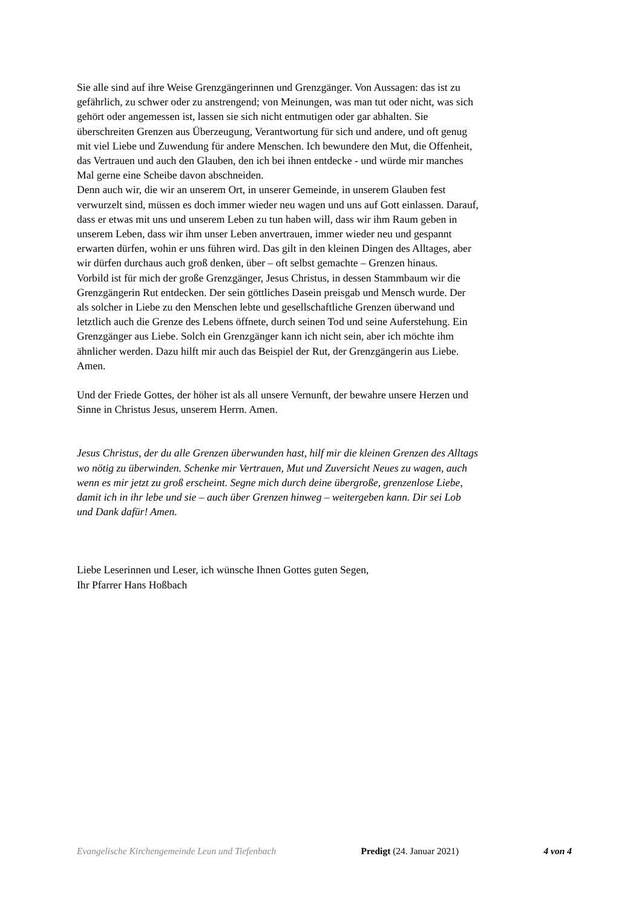Sie alle sind auf ihre Weise Grenzgängerinnen und Grenzgänger. Von Aussagen: das ist zu
gefährlich, zu schwer oder zu anstrengend; von Meinungen, was man tut oder nicht, was sich
gehört oder angemessen ist, lassen sie sich nicht entmutigen oder gar abhalten. Sie
überschreiten Grenzen aus Überzeugung, Verantwortung für sich und andere, und oft genug
mit viel Liebe und Zuwendung für andere Menschen. Ich bewundere den Mut, die Offenheit,
das Vertrauen und auch den Glauben, den ich bei ihnen entdecke - und würde mir manches
Mal gerne eine Scheibe davon abschneiden.
Denn auch wir, die wir an unserem Ort, in unserer Gemeinde, in unserem Glauben fest
verwurzelt sind, müssen es doch immer wieder neu wagen und uns auf Gott einlassen. Darauf,
dass er etwas mit uns und unserem Leben zu tun haben will, dass wir ihm Raum geben in
unserem Leben, dass wir ihm unser Leben anvertrauen, immer wieder neu und gespannt
erwarten dürfen, wohin er uns führen wird. Das gilt in den kleinen Dingen des Alltages, aber
wir dürfen durchaus auch groß denken, über – oft selbst gemachte – Grenzen hinaus.
Vorbild ist für mich der große Grenzgänger, Jesus Christus, in dessen Stammbaum wir die
Grenzgängerin Rut entdecken. Der sein göttliches Dasein preisgab und Mensch wurde. Der
als solcher in Liebe zu den Menschen lebte und gesellschaftliche Grenzen überwand und
letztlich auch die Grenze des Lebens öffnete, durch seinen Tod und seine Auferstehung. Ein
Grenzgänger aus Liebe. Solch ein Grenzgänger kann ich nicht sein, aber ich möchte ihm
ähnlicher werden. Dazu hilft mir auch das Beispiel der Rut, der Grenzgängerin aus Liebe.
Amen.
Und der Friede Gottes, der höher ist als all unsere Vernunft, der bewahre unsere Herzen und
Sinne in Christus Jesus, unserem Herrn. Amen.
Jesus Christus, der du alle Grenzen überwunden hast, hilf mir die kleinen Grenzen des Alltags
wo nötig zu überwinden. Schenke mir Vertrauen, Mut und Zuversicht Neues zu wagen, auch
wenn es mir jetzt zu groß erscheint. Segne mich durch deine übergroße, grenzenlose Liebe,
damit ich in ihr lebe und sie – auch über Grenzen hinweg – weitergeben kann. Dir sei Lob
und Dank dafür! Amen.
Liebe Leserinnen und Leser, ich wünsche Ihnen Gottes guten Segen,
Ihr Pfarrer Hans Hoßbach
Evangelische Kirchengemeinde Leun und Tiefenbach Predigt (24. Januar 2021) 4 von 4